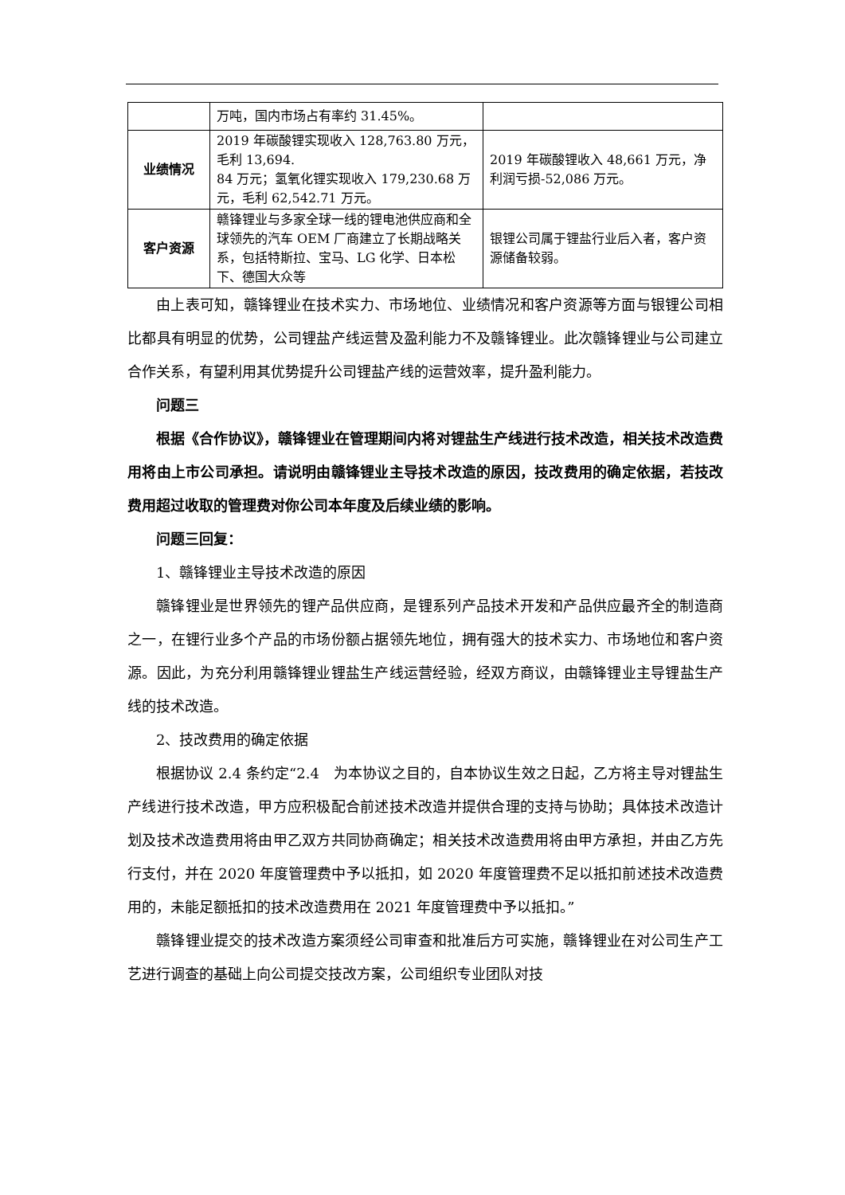| | 万吨，国内市场占有率约 31.45%。 | |
| 业绩情况 | 2019 年碳酸锂实现收入 128,763.80 万元，毛利 13,694. 84 万元；氢氧化锂实现收入 179,230.68 万元，毛利 62,542.71 万元。 | 2019 年碳酸锂收入 48,661 万元，净利润亏损-52,086 万元。 |
| 客户资源 | 赣锋锂业与多家全球一线的锂电池供应商和全球领先的汽车 OEM 厂商建立了长期战略关系，包括特斯拉、宝马、LG 化学、日本松下、德国大众等 | 银锂公司属于锂盐行业后入者，客户资源储备较弱。 |
由上表可知，赣锋锂业在技术实力、市场地位、业绩情况和客户资源等方面与银锂公司相比都具有明显的优势，公司锂盐产线运营及盈利能力不及赣锋锂业。此次赣锋锂业与公司建立合作关系，有望利用其优势提升公司锂盐产线的运营效率，提升盈利能力。
问题三
根据《合作协议》，赣锋锂业在管理期间内将对锂盐生产线进行技术改造，相关技术改造费用将由上市公司承担。请说明由赣锋锂业主导技术改造的原因，技改费用的确定依据，若技改费用超过收取的管理费对你公司本年度及后续业绩的影响。
问题三回复：
1、赣锋锂业主导技术改造的原因
赣锋锂业是世界领先的锂产品供应商，是锂系列产品技术开发和产品供应最齐全的制造商之一，在锂行业多个产品的市场份额占据领先地位，拥有强大的技术实力、市场地位和客户资源。因此，为充分利用赣锋锂业锂盐生产线运营经验，经双方商议，由赣锋锂业主导锂盐生产线的技术改造。
2、技改费用的确定依据
根据协议 2.4 条约定“2.4　为本协议之目的，自本协议生效之日起，乙方将主导对锂盐生产线进行技术改造，甲方应积极配合前述技术改造并提供合理的支持与协助；具体技术改造计划及技术改造费用将由甲乙双方共同协商确定；相关技术改造费用将由甲方承担，并由乙方先行支付，并在 2020 年度管理费中予以抵扣，如 2020 年度管理费不足以抵扣前述技术改造费用的，未能足额抵扣的技术改造费用在 2021 年度管理费中予以抵扣。”
赣锋锂业提交的技术改造方案须经公司审查和批准后方可实施，赣锋锂业在对公司生产工艺进行调查的基础上向公司提交技改方案，公司组织专业团队对技